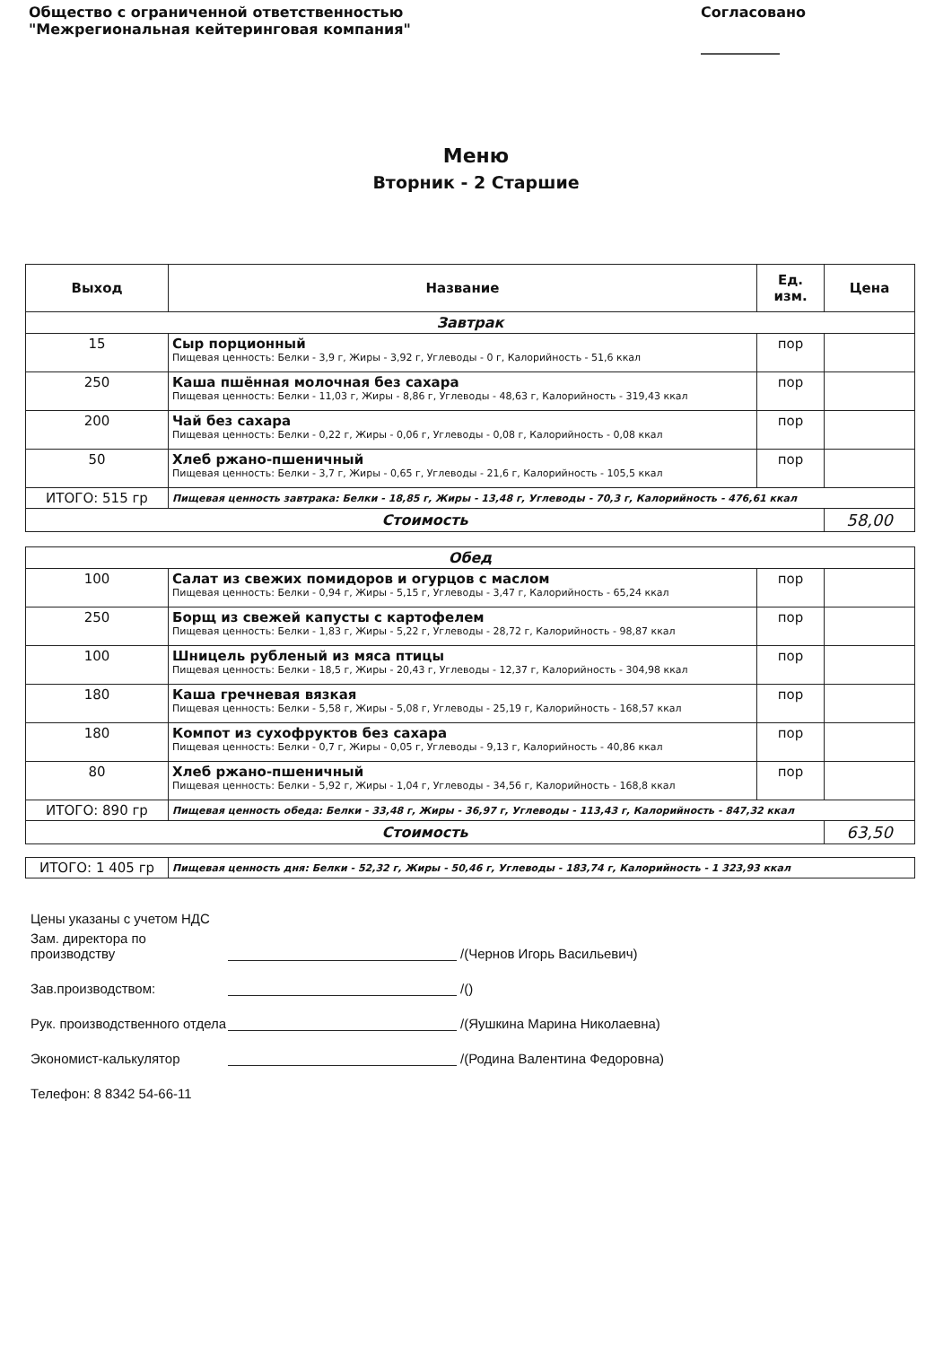Общество с ограниченной ответственностью
"Межрегиональная кейтеринговая компания"
Согласовано
___________
Меню
Вторник - 2 Старшие
| Выход | Название | Ед. изм. | Цена |
| --- | --- | --- | --- |
| Завтрак | | | |
| 15 | Сыр порционный Пищевая ценность: Белки - 3,9 г, Жиры - 3,92 г, Углеводы - 0 г, Калорийность - 51,6 ккал | пор | |
| 250 | Каша пшённая молочная без сахара Пищевая ценность: Белки - 11,03 г, Жиры - 8,86 г, Углеводы - 48,63 г, Калорийность - 319,43 ккал | пор | |
| 200 | Чай без сахара Пищевая ценность: Белки - 0,22 г, Жиры - 0,06 г, Углеводы - 0,08 г, Калорийность - 0,08 ккал | пор | |
| 50 | Хлеб ржано-пшеничный Пищевая ценность: Белки - 3,7 г, Жиры - 0,65 г, Углеводы - 21,6 г, Калорийность - 105,5 ккал | пор | |
| ИТОГО: 515 гр | Пищевая ценность завтрака: Белки - 18,85 г, Жиры - 13,48 г, Углеводы - 70,3 г, Калорийность - 476,61 ккал | | |
| Стоимость | | | 58,00 |
| Обед | | | |
| 100 | Салат из свежих помидоров и огурцов с маслом Пищевая ценность: Белки - 0,94 г, Жиры - 5,15 г, Углеводы - 3,47 г, Калорийность - 65,24 ккал | пор | |
| 250 | Борщ из свежей капусты с картофелем Пищевая ценность: Белки - 1,83 г, Жиры - 5,22 г, Углеводы - 28,72 г, Калорийность - 98,87 ккал | пор | |
| 100 | Шницель рубленый из мяса птицы Пищевая ценность: Белки - 18,5 г, Жиры - 20,43 г, Углеводы - 12,37 г, Калорийность - 304,98 ккал | пор | |
| 180 | Каша гречневая вязкая Пищевая ценность: Белки - 5,58 г, Жиры - 5,08 г, Углеводы - 25,19 г, Калорийность - 168,57 ккал | пор | |
| 180 | Компот из сухофруктов без сахара Пищевая ценность: Белки - 0,7 г, Жиры - 0,05 г, Углеводы - 9,13 г, Калорийность - 40,86 ккал | пор | |
| 80 | Хлеб ржано-пшеничный Пищевая ценность: Белки - 5,92 г, Жиры - 1,04 г, Углеводы - 34,56 г, Калорийность - 168,8 ккал | пор | |
| ИТОГО: 890 гр | Пищевая ценность обеда: Белки - 33,48 г, Жиры - 36,97 г, Углеводы - 113,43 г, Калорийность - 847,32 ккал | | |
| Стоимость | | | 63,50 |
| ИТОГО: 1 405 гр | Пищевая ценность дня: Белки - 52,32 г, Жиры - 50,46 г, Углеводы - 183,74 г, Калорийность - 1 323,93 ккал |
Цены указаны с учетом НДС
Зам. директора по производству /(Чернов Игорь Васильевич)
Зав.производством: /()
Рук. производственного отдела /(Яушкина Марина Николаевна)
Экономист-калькулятор /(Родина Валентина Федоровна)
Телефон: 8 8342 54-66-11